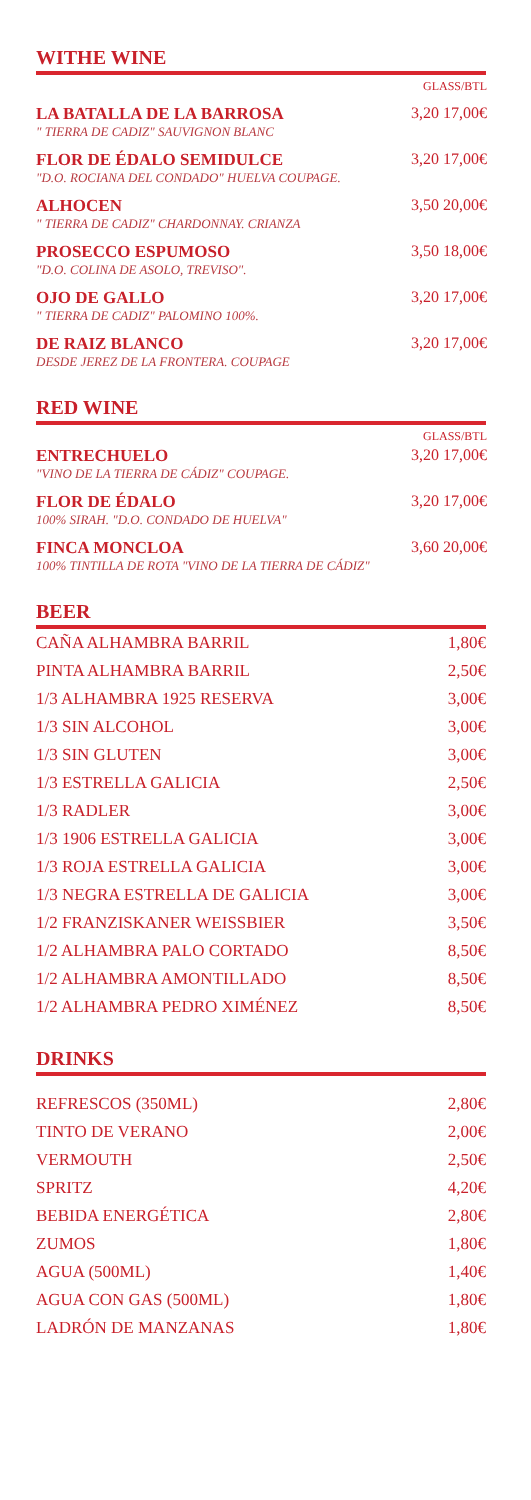WITHE WINE
GLASS/BTL
LA BATALLA DE LA BARROSA
" TIERRA DE CADIZ" SAUVIGNON BLANC
3,20 17,00€
FLOR DE ÉDALO SEMIDULCE
"D.O. ROCIANA DEL CONDADO" HUELVA COUPAGE.
3,20 17,00€
ALHOCEN
" TIERRA DE CADIZ" CHARDONNAY. CRIANZA
3,50 20,00€
PROSECCO ESPUMOSO
"D.O. COLINA DE ASOLO, TREVISO".
3,50 18,00€
OJO DE GALLO
" TIERRA DE CADIZ" PALOMINO 100%.
3,20 17,00€
DE RAIZ BLANCO
DESDE JEREZ DE LA FRONTERA. COUPAGE
3,20 17,00€
RED WINE
GLASS/BTL
ENTRECHUELO
"VINO DE LA TIERRA DE CÁDIZ" COUPAGE.
3,20 17,00€
FLOR DE ÉDALO
100% SIRAH. "D.O. CONDADO DE HUELVA"
3,20 17,00€
FINCA MONCLOA
100% TINTILLA DE ROTA "VINO DE LA TIERRA DE CÁDIZ"
3,60 20,00€
BEER
| CAÑA ALHAMBRA BARRIL | 1,80€ |
| PINTA ALHAMBRA BARRIL | 2,50€ |
| 1/3 ALHAMBRA 1925 RESERVA | 3,00€ |
| 1/3 SIN ALCOHOL | 3,00€ |
| 1/3 SIN GLUTEN | 3,00€ |
| 1/3 ESTRELLA GALICIA | 2,50€ |
| 1/3 RADLER | 3,00€ |
| 1/3 1906 ESTRELLA GALICIA | 3,00€ |
| 1/3 ROJA ESTRELLA GALICIA | 3,00€ |
| 1/3 NEGRA ESTRELLA DE GALICIA | 3,00€ |
| 1/2 FRANZISKANER WEISSBIER | 3,50€ |
| 1/2 ALHAMBRA PALO CORTADO | 8,50€ |
| 1/2 ALHAMBRA AMONTILLADO | 8,50€ |
| 1/2 ALHAMBRA PEDRO XIMÉNEZ | 8,50€ |
DRINKS
| REFRESCOS (350ML) | 2,80€ |
| TINTO DE VERANO | 2,00€ |
| VERMOUTH | 2,50€ |
| SPRITZ | 4,20€ |
| BEBIDA ENERGÉTICA | 2,80€ |
| ZUMOS | 1,80€ |
| AGUA (500ML) | 1,40€ |
| AGUA CON GAS (500ML) | 1,80€ |
| LADRÓN DE MANZANAS | 1,80€ |